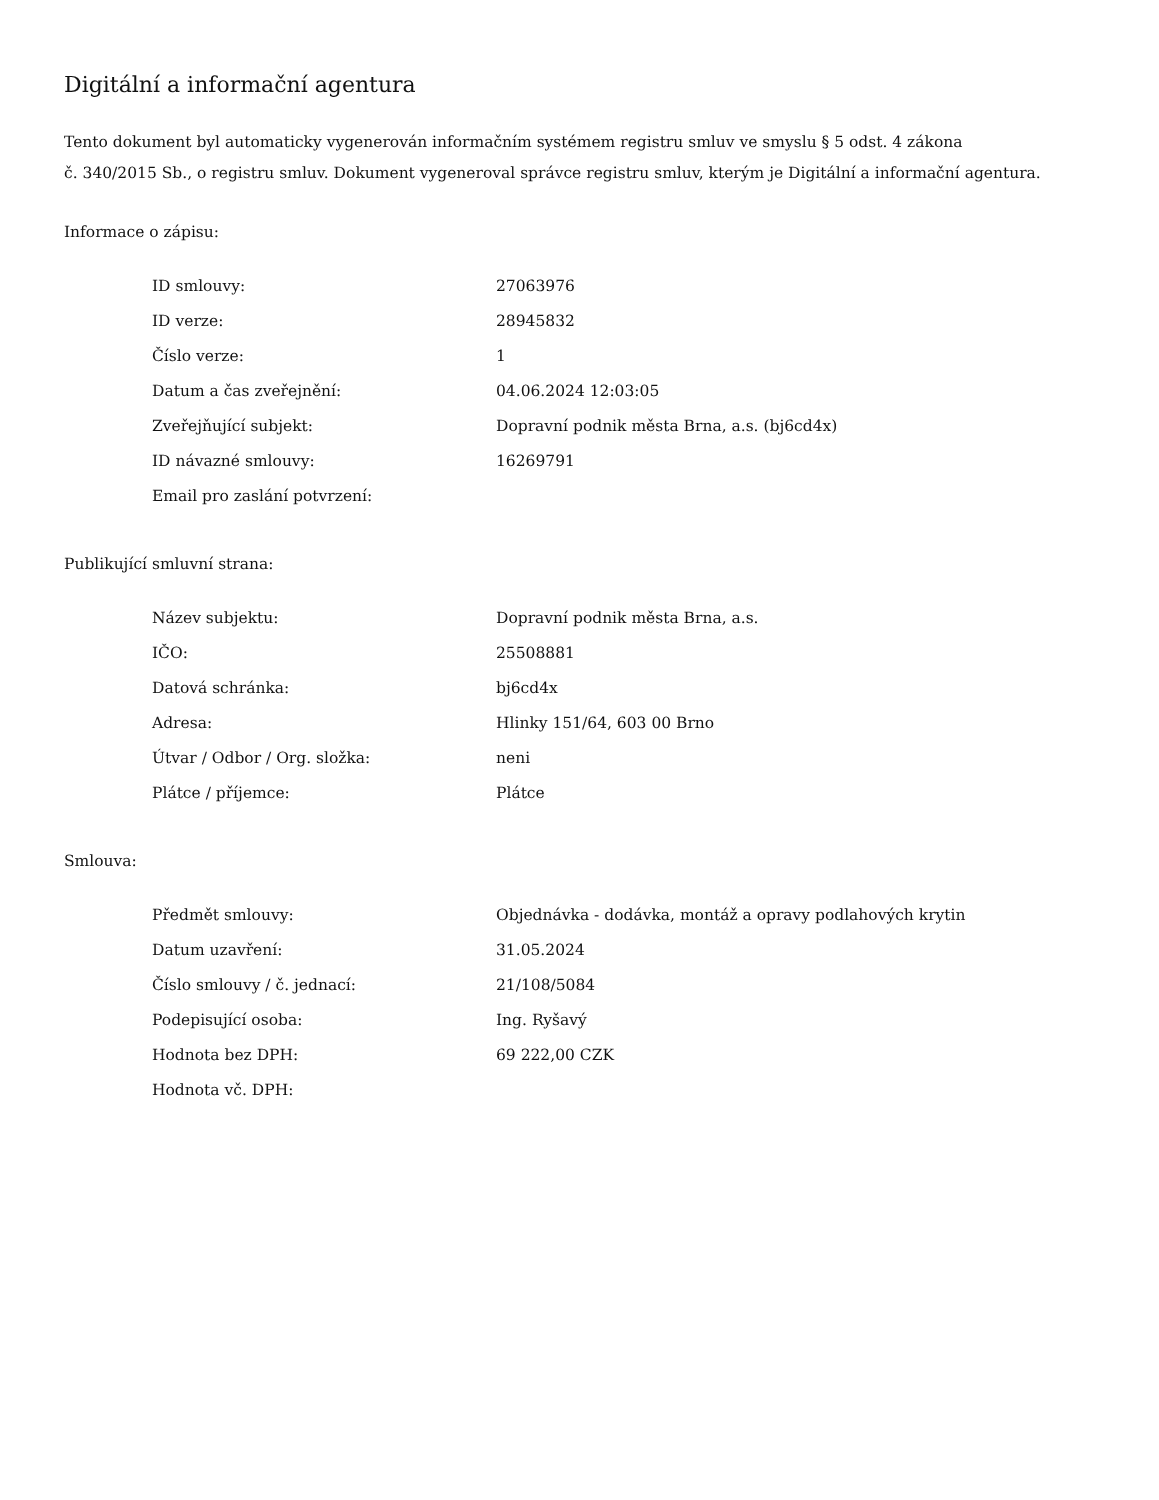Digitální a informační agentura
Tento dokument byl automaticky vygenerován informačním systémem registru smluv ve smyslu § 5 odst. 4 zákona
č. 340/2015 Sb., o registru smluv. Dokument vygeneroval správce registru smluv, kterým je Digitální a informační agentura.
Informace o zápisu:
| ID smlouvy: | 27063976 |
| ID verze: | 28945832 |
| Číslo verze: | 1 |
| Datum a čas zveřejnění: | 04.06.2024 12:03:05 |
| Zveřejňující subjekt: | Dopravní podnik města Brna, a.s. (bj6cd4x) |
| ID návazné smlouvy: | 16269791 |
| Email pro zaslání potvrzení: | |
Publikující smluvní strana:
| Název subjektu: | Dopravní podnik města Brna, a.s. |
| IČO: | 25508881 |
| Datová schránka: | bj6cd4x |
| Adresa: | Hlinky 151/64, 603 00 Brno |
| Útvar / Odbor / Org. složka: | neni |
| Plátce / příjemce: | Plátce |
Smlouva:
| Předmět smlouvy: | Objednávka - dodávka, montáž a opravy podlahových krytin |
| Datum uzavření: | 31.05.2024 |
| Číslo smlouvy / č. jednací: | 21/108/5084 |
| Podepisující osoba: | Ing. Ryšavý |
| Hodnota bez DPH: | 69 222,00 CZK |
| Hodnota vč. DPH: | |